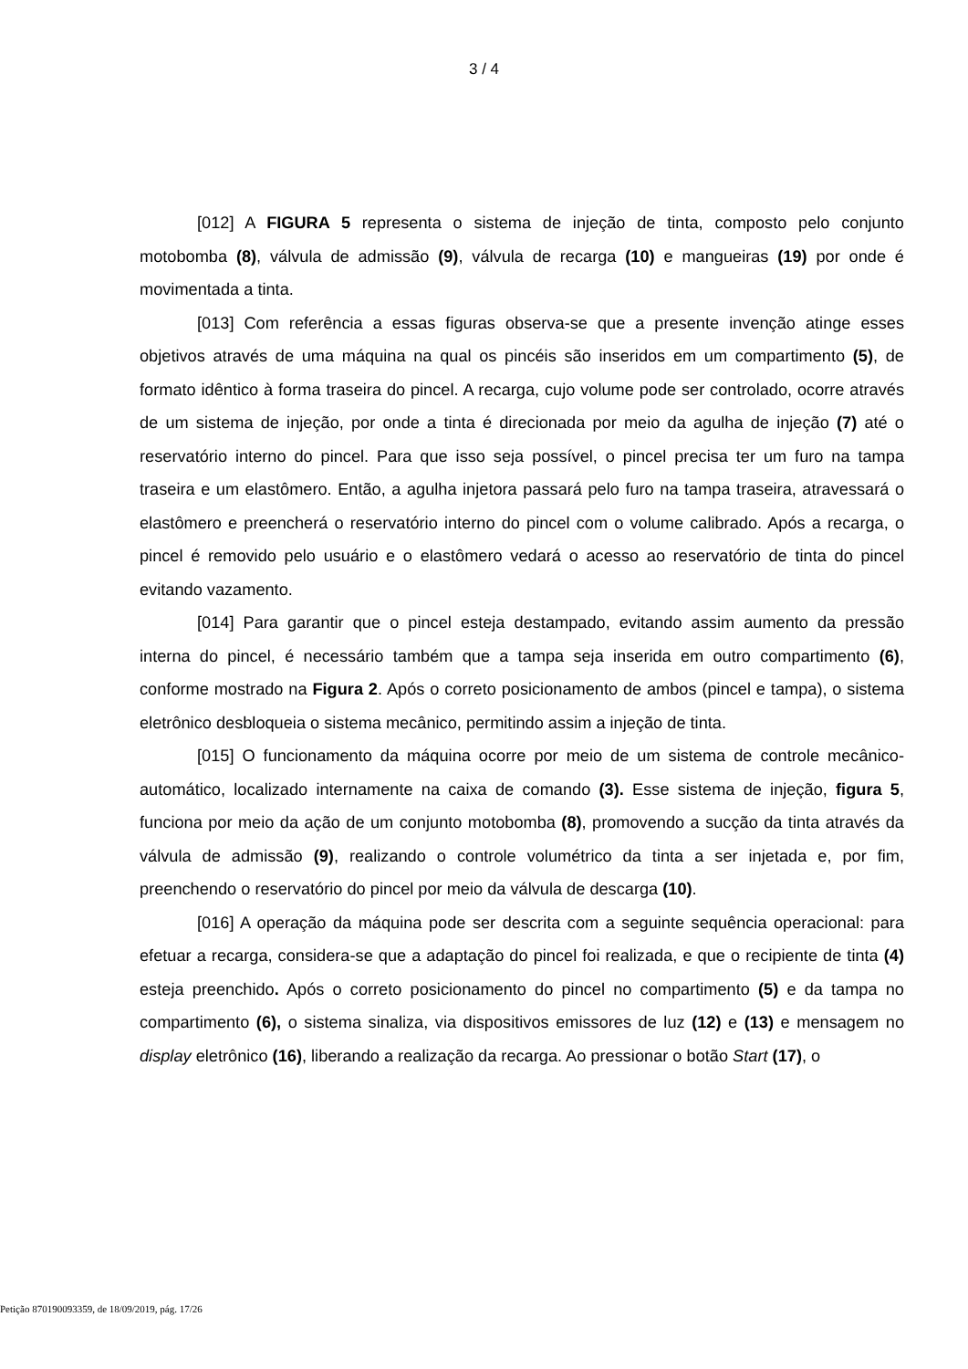3 / 4
[012] A FIGURA 5 representa o sistema de injeção de tinta, composto pelo conjunto motobomba (8), válvula de admissão (9), válvula de recarga (10) e mangueiras (19) por onde é movimentada a tinta.
[013] Com referência a essas figuras observa-se que a presente invenção atinge esses objetivos através de uma máquina na qual os pincéis são inseridos em um compartimento (5), de formato idêntico à forma traseira do pincel. A recarga, cujo volume pode ser controlado, ocorre através de um sistema de injeção, por onde a tinta é direcionada por meio da agulha de injeção (7) até o reservatório interno do pincel. Para que isso seja possível, o pincel precisa ter um furo na tampa traseira e um elastômero. Então, a agulha injetora passará pelo furo na tampa traseira, atravessará o elastômero e preencherá o reservatório interno do pincel com o volume calibrado. Após a recarga, o pincel é removido pelo usuário e o elastômero vedará o acesso ao reservatório de tinta do pincel evitando vazamento.
[014] Para garantir que o pincel esteja destampado, evitando assim aumento da pressão interna do pincel, é necessário também que a tampa seja inserida em outro compartimento (6), conforme mostrado na Figura 2. Após o correto posicionamento de ambos (pincel e tampa), o sistema eletrônico desbloqueia o sistema mecânico, permitindo assim a injeção de tinta.
[015] O funcionamento da máquina ocorre por meio de um sistema de controle mecânico-automático, localizado internamente na caixa de comando (3). Esse sistema de injeção, figura 5, funciona por meio da ação de um conjunto motobomba (8), promovendo a sucção da tinta através da válvula de admissão (9), realizando o controle volumétrico da tinta a ser injetada e, por fim, preenchendo o reservatório do pincel por meio da válvula de descarga (10).
[016] A operação da máquina pode ser descrita com a seguinte sequência operacional: para efetuar a recarga, considera-se que a adaptação do pincel foi realizada, e que o recipiente de tinta (4) esteja preenchido. Após o correto posicionamento do pincel no compartimento (5) e da tampa no compartimento (6), o sistema sinaliza, via dispositivos emissores de luz (12) e (13) e mensagem no display eletrônico (16), liberando a realização da recarga. Ao pressionar o botão Start (17), o
Petição 870190093359, de 18/09/2019, pág. 17/26